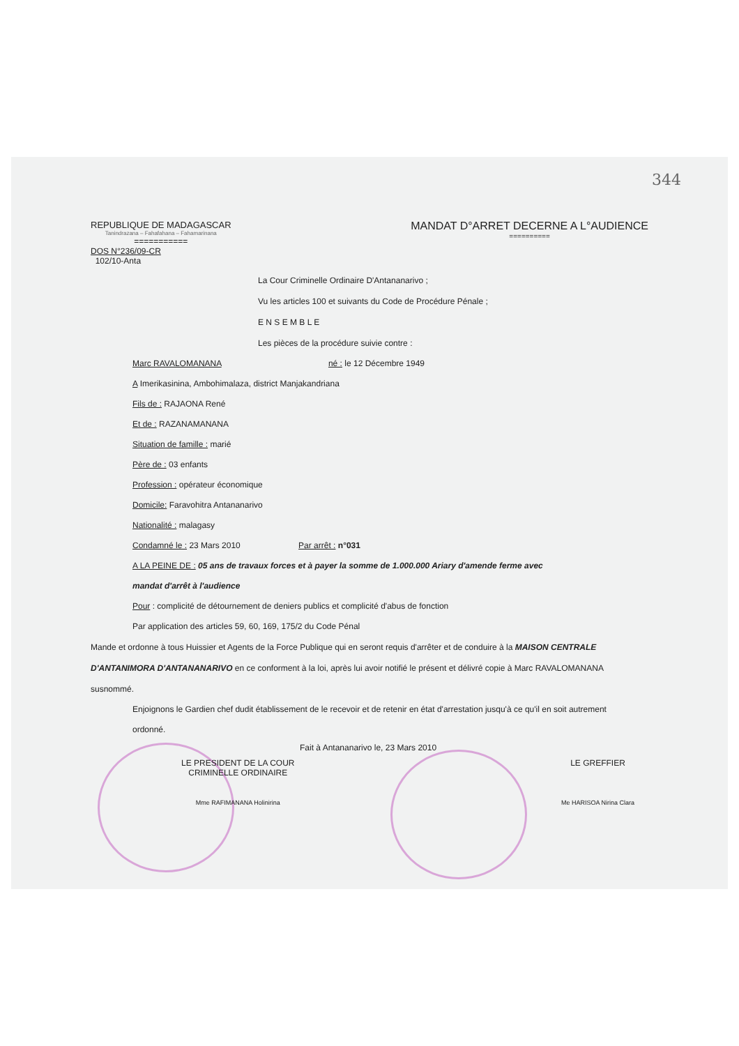344
REPUBLIQUE DE MADAGASCAR
Tanindrazana – Fahafahana – Fahamarinana
===========
MANDAT D°ARRET DECERNE A L°AUDIENCE
==========
DOS N°236/09-CR
102/10-Anta
La Cour Criminelle Ordinaire D'Antananarivo ;
Vu les articles 100 et suivants du Code de Procédure Pénale ;
E N S E M B L E
Les pièces de la procédure suivie contre :
Marc RAVALOMANANA né : le 12 Décembre 1949
A Imerikasinina, Ambohimalaza, district Manjakandriana
Fils de : RAJAONA René
Et de : RAZANAMANANA
Situation de famille : marié
Père de : 03 enfants
Profession : opérateur économique
Domicile: Faravohitra Antananarivo
Nationalité : malagasy
Condamné le : 23 Mars 2010 Par arrêt : n°031
A LA PEINE DE : 05 ans de travaux forces et à payer la somme de 1.000.000 Ariary d'amende ferme avec
mandat d'arrêt à l'audience
Pour : complicité de détournement de deniers publics et complicité d'abus de fonction
Par application des articles 59, 60, 169, 175/2 du Code Pénal
Mande et ordonne à tous Huissier et Agents de la Force Publique qui en seront requis d'arrêter et de conduire à la MAISON CENTRALE D'ANTANIMORA D'ANTANANARIVO en ce conforment à la loi, après lui avoir notifié le présent et délivré copie à Marc RAVALOMANANA susnommé.
Enjoignons le Gardien chef dudit établissement de le recevoir et de retenir en état d'arrestation jusqu'à ce qu'il en soit autrement ordonné.
Fait à Antananarivo le, 23 Mars 2010
LE PRESIDENT DE LA COUR
CRIMINELLE ORDINAIRE
Mme RAFIMANANA Holinirina
LE GREFFIER
Me HARISOA Nirina Clara